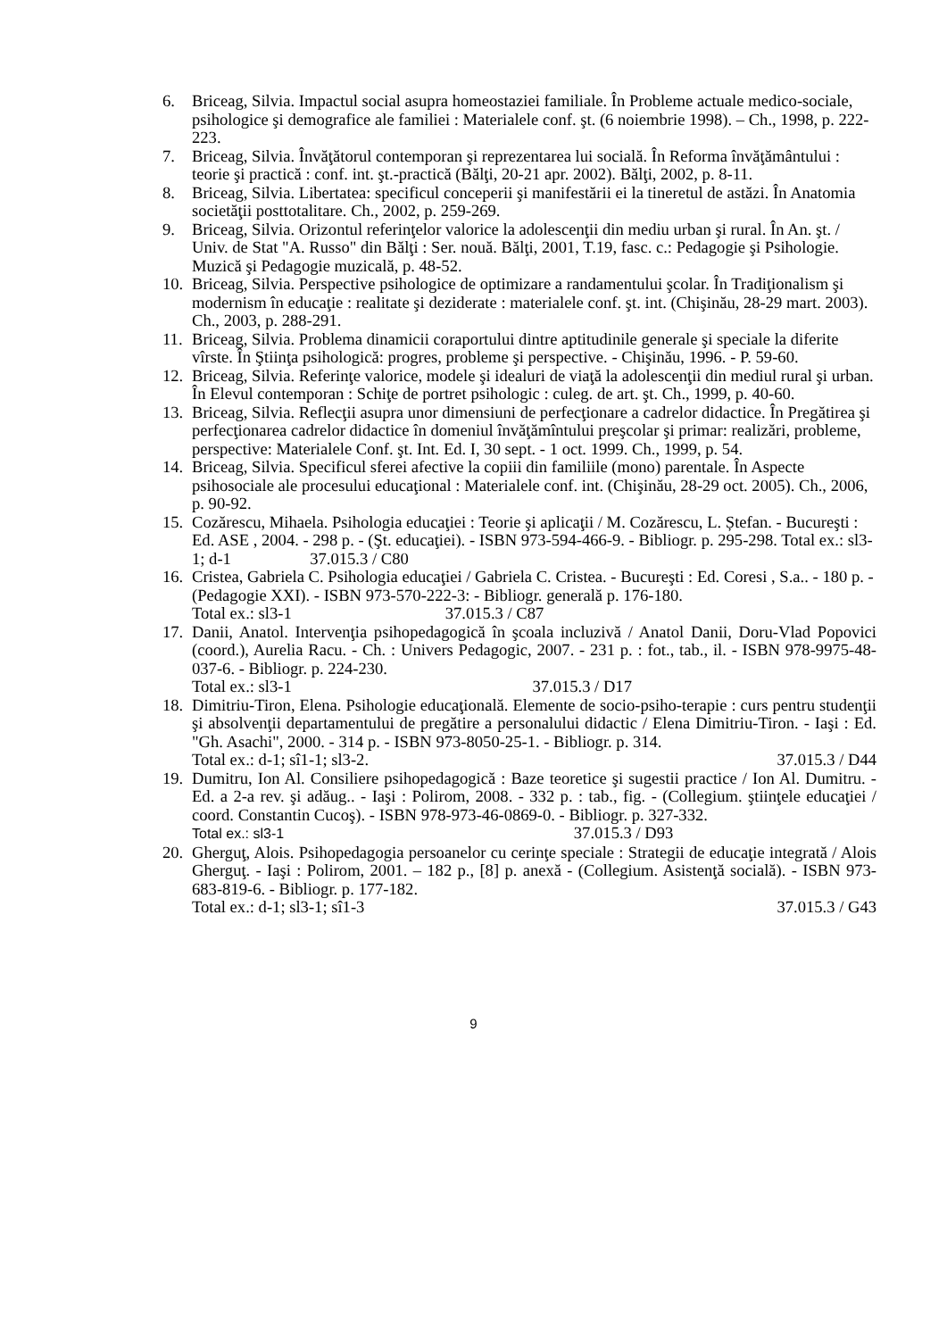6. Briceag, Silvia. Impactul social asupra homeostaziei familiale. În Probleme actuale medico-sociale, psihologice şi demografice ale familiei : Materialele conf. şt. (6 noiembrie 1998). – Ch., 1998, p. 222-223.
7. Briceag, Silvia. Învăţătorul contemporan şi reprezentarea lui socială. În Reforma învăţământului : teorie şi practică : conf. int. şt.-practică (Bălţi, 20-21 apr. 2002). Bălţi, 2002, p. 8-11.
8. Briceag, Silvia. Libertatea: specificul conceperii şi manifestării ei la tineretul de astăzi. În Anatomia societăţii posttotalitare. Ch., 2002, p. 259-269.
9. Briceag, Silvia. Orizontul referinţelor valorice la adolescenţii din mediu urban şi rural. În An. şt. / Univ. de Stat "A. Russo" din Bălţi : Ser. nouă. Bălţi, 2001, T.19, fasc. c.: Pedagogie şi Psihologie. Muzică şi Pedagogie muzicală, p. 48-52.
10. Briceag, Silvia. Perspective psihologice de optimizare a randamentului şcolar. În Tradiţionalism şi modernism în educaţie : realitate şi deziderate : materialele conf. şt. int. (Chişinău, 28-29 mart. 2003). Ch., 2003, p. 288-291.
11. Briceag, Silvia. Problema dinamicii coraportului dintre aptitudinile generale şi speciale la diferite vîrste. În Ştiinţa psihologică: progres, probleme şi perspective. - Chişinău, 1996. - P. 59-60.
12. Briceag, Silvia. Referinţe valorice, modele şi idealuri de viaţă la adolescenţii din mediul rural şi urban. În Elevul contemporan : Schiţe de portret psihologic : culeg. de art. şt. Ch., 1999, p. 40-60.
13. Briceag, Silvia. Reflecţii asupra unor dimensiuni de perfecţionare a cadrelor didactice. În Pregătirea şi perfecţionarea cadrelor didactice în domeniul învăţămîntului preşcolar şi primar: realizări, probleme, perspective: Materialele Conf. şt. Int. Ed. I, 30 sept. - 1 oct. 1999. Ch., 1999, p. 54.
14. Briceag, Silvia. Specificul sferei afective la copiii din familiile (mono) parentale. În Aspecte psihosociale ale procesului educaţional : Materialele conf. int. (Chişinău, 28-29 oct. 2005). Ch., 2006, p. 90-92.
15. Cozărescu, Mihaela. Psihologia educaţiei : Teorie şi aplicaţii / M. Cozărescu, L. Ștefan. - Bucureşti : Ed. ASE , 2004. - 298 p. - (Şt. educaţiei). - ISBN 973-594-466-9. - Bibliogr. p. 295-298. Total ex.: sl3-1; d-1 37.015.3 / C80
16. Cristea, Gabriela C. Psihologia educaţiei / Gabriela C. Cristea. - Bucureşti : Ed. Coresi , S.a.. - 180 p. - (Pedagogie XXI). - ISBN 973-570-222-3: - Bibliogr. generală p. 176-180.
Total ex.: sl3-1 37.015.3 / C87
17. Danii, Anatol. Intervenţia psihopedagogică în şcoala incluzivă / Anatol Danii, Doru-Vlad Popovici (coord.), Aurelia Racu. - Ch. : Univers Pedagogic, 2007. - 231 p. : fot., tab., il. - ISBN 978-9975-48-037-6. - Bibliogr. p. 224-230.
Total ex.: sl3-1 37.015.3 / D17
18.
Dimitriu-Tiron, Elena. Psihologie educaţională. Elemente de socio-psiho-terapie : curs pentru studenţii şi absolvenţii departamentului de pregătire a personalului didactic / Elena Dimitriu-Tiron. - Iaşi : Ed. "Gh. Asachi", 2000. - 314 p. - ISBN 973-8050-25-1. - Bibliogr. p. 314.
Total ex.: d-1; sî1-1; sl3-2. 37.015.3 / D44
19.
Dumitru, Ion Al. Consiliere psihopedagogică : Baze teoretice şi sugestii practice / Ion Al. Dumitru. - Ed. a 2-a rev. şi adăug.. - Iaşi : Polirom, 2008. - 332 p. : tab., fig. - (Collegium. ştiinţele educaţiei / coord. Constantin Cucoş). - ISBN 978-973-46-0869-0. - Bibliogr. p. 327-332.
Total ex.: sl3-1 37.015.3 / D93
20.
Gherguţ, Alois. Psihopedagogia persoanelor cu cerinţe speciale : Strategii de educaţie integrată / Alois Gherguţ. - Iaşi : Polirom, 2001. – 182 p., [8] p. anexă - (Collegium. Asistenţă socială). - ISBN 973-683-819-6. - Bibliogr. p. 177-182.
Total ex.: d-1; sl3-1; sî1-3 37.015.3 / G43
9